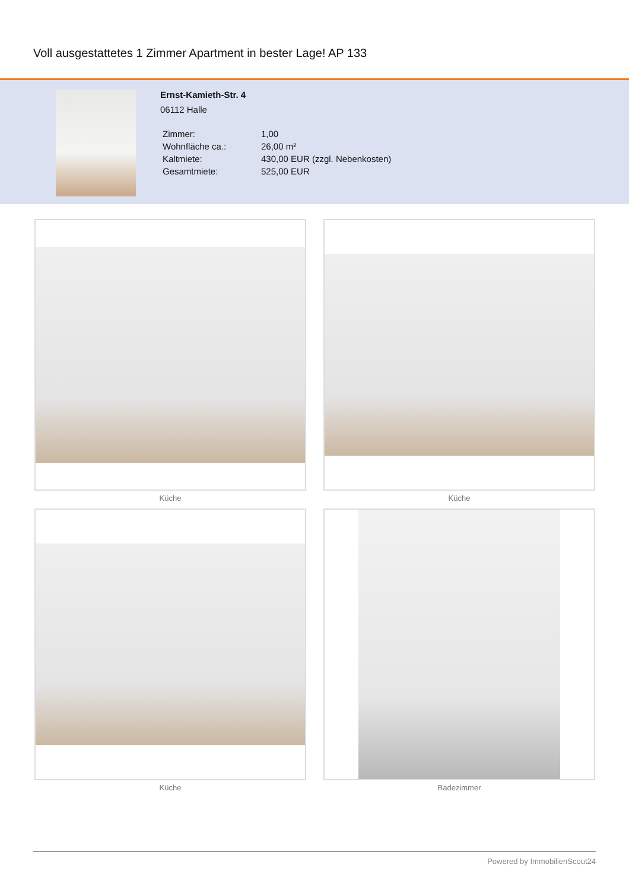Voll ausgestattetes 1 Zimmer Apartment in bester Lage! AP 133
Ernst-Kamieth-Str. 4
06112 Halle
| Zimmer: | 1,00 |
| Wohnfläche ca.: | 26,00 m² |
| Kaltmiete: | 430,00 EUR (zzgl. Nebenkosten) |
| Gesamtmiete: | 525,00 EUR |
Küche
Küche
Küche
Badezimmer
Powered by ImmobilienScout24